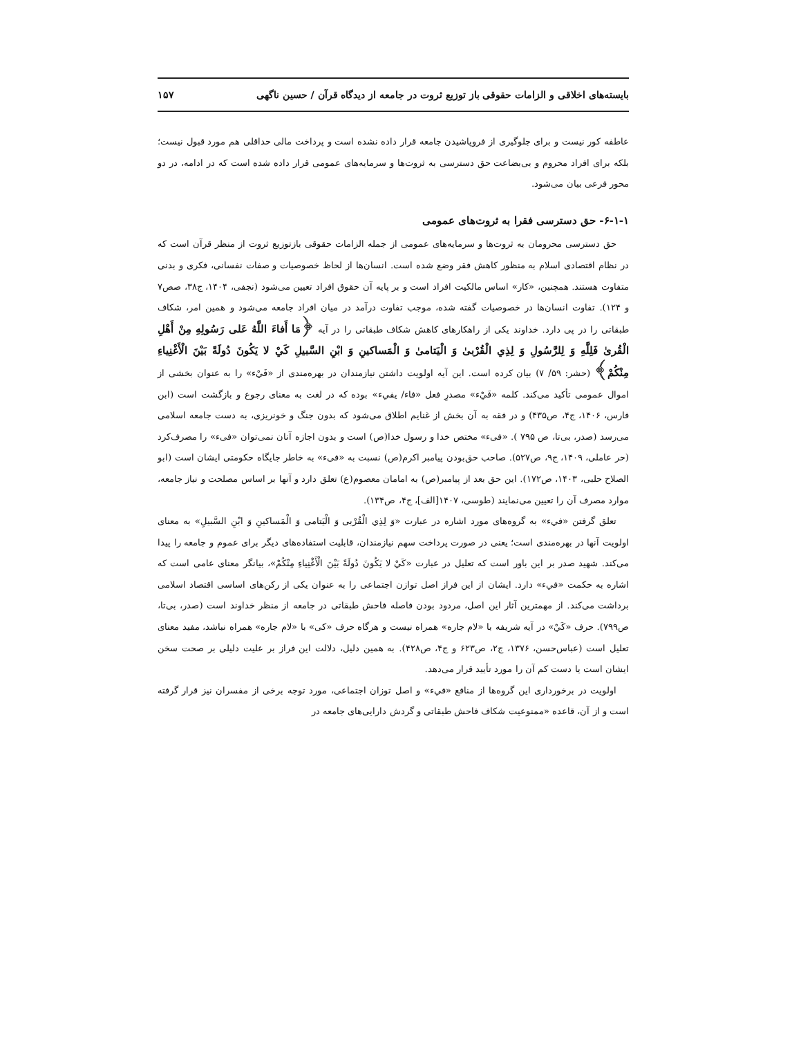بایسته‌های اخلاقی و الزامات حقوقی باز توزیع ثروت در جامعه از دیدگاه قرآن / حسین ناگهی ۱۵۷
عاطفه کور نیست و برای جلوگیری از فروپاشیدن جامعه قرار داده نشده است و پرداخت مالی حداقلی هم مورد قبول نیست؛ بلکه برای افراد محروم و بی‌بضاعت حق دسترسی به ثروت‌ها و سرمایه‌های عمومی قرار داده شده است که در ادامه، در دو محور فرعی بیان می‌شود.
۶-۱-۱- حق دسترسی فقرا به ثروت‌های عمومی
حق دسترسی محرومان به ثروت‌ها و سرمایه‌های عمومی از جمله الزامات حقوقی بازتوزیع ثروت از منظر قرآن است که در نظام اقتصادی اسلام به منظور کاهش فقر وضع شده است. انسان‌ها از لحاظ خصوصیات و صفات نفسانی، فکری و بدنی متفاوت هستند. همچنین، «کار» اساس مالکیت افراد است و بر پایه آن حقوق افراد تعیین می‌شود (نجفی، ۱۴۰۴، ج۳۸، صص۷ و ۱۲۴). تفاوت انسان‌ها در خصوصیات گفته شده، موجب تفاوت درآمد در میان افراد جامعه می‌شود و همین امر، شکاف طبقاتی را در پی دارد. خداوند یکی از راهکارهای کاهش شکاف طبقاتی را در آیه ﴿مَا أَفاءَ اللَّهُ عَلی رَسُولِهِ مِنْ أَهْلِ الْقُریٰ فَلِلَّهِ وَ لِلرَّسُولِ وَ لِذِي الْقُرْبیٰ وَ الْیَتامیٰ وَ الْمَساکینِ وَ ابْنِ السَّبیلِ کَيْ لا یَکُونَ دُولَةً بَیْنَ الْأَغْنِیاءِ مِنْکُمْ﴾ (حشر: ۵۹/ ۷) بیان کرده است. این آیه اولویت داشتن نیازمندان در بهره‌مندی از «فَيْء» را به عنوان بخشی از اموال عمومی تأکید می‌کند. کلمه «فَيْء» مصدرِ فعل «فاء/ یفيء» بوده که در لغت به معنای رجوع و بازگشت است (ابن فارس، ۱۴۰۶، ج۴، ص۴۳۵) و در فقه به آن بخش از غنایم اطلاق می‌شود که بدون جنگ و خونریزی، به دست جامعه اسلامی می‌رسد (صدر، بی‌تا، ص ۷۹۵ ). «فیء» مختص خدا و رسول خدا(ص) است و بدون اجازه آنان نمی‌توان «فیء» را مصرف‌کرد (حر عاملی، ۱۴۰۹، ج۹، ص۵۲۷). صاحب حق‌بودن پیامبر اکرم(ص) نسبت به «فیء» به خاطر جایگاه حکومتی ایشان است (ابو الصلاح حلبی، ۱۴۰۳، ص۱۷۲). این حق بعد از پیامبر(ص) به امامان معصوم(ع) تعلق دارد و آنها بر اساس مصلحت و نیاز جامعه، موارد مصرف آن را تعیین می‌نمایند (طوسی، ۱۴۰۷[الف]، ج۴، ص۱۳۴).
تعلق گرفتن «فيء» به گروه‌های مورد اشاره در عبارت «وَ لِذِي الْقُرْبی وَ الْیَتامی وَ الْمَساکینِ وَ ابْنِ السَّبیلِ» به معنای اولویت آنها در بهره‌مندی است؛ یعنی در صورت پرداخت سهم نیازمندان، قابلیت استفاده‌های دیگر برای عموم و جامعه را پیدا می‌کند. شهید صدر بر این باور است که تعلیل در عبارت «کَيْ لا یَکُونَ دُولَةً بَیْنَ الْأَغْنِیاءِ مِنْکُمْ»، بیانگر معنای عامی است که اشاره به حکمت «فيء» دارد. ایشان از این فراز اصل توازن اجتماعی را به عنوان یکی از رکن‌های اساسی اقتصاد اسلامی برداشت می‌کند. از مهمترین آثار این اصل، مردود بودن فاصله فاحش طبقاتی در جامعه از منظر خداوند است (صدر، بی‌تا، ص۷۹۹). حرف «کَيْ» در آیه شریفه با «لام جاره» همراه نیست و هرگاه حرف «کی» با «لام جاره» همراه نباشد، مفید معنای تعلیل است (عباس‌حسن، ۱۳۷۶، ج۲، ص۶۲۳ و ج۴، ص۴۲۸). به همین دلیل، دلالت این فراز بر علیت دلیلی بر صحت سخن ایشان است یا دست کم آن را مورد تأیید قرار می‌دهد.
اولویت در برخورداری این گروه‌ها از منافع «فيء» و اصل توزان اجتماعی، مورد توجه برخی از مفسران نیز قرار گرفته است و از آن، قاعده «ممنوعیت شکاف فاحش طبقاتی و گردش دارایی‌های جامعه در